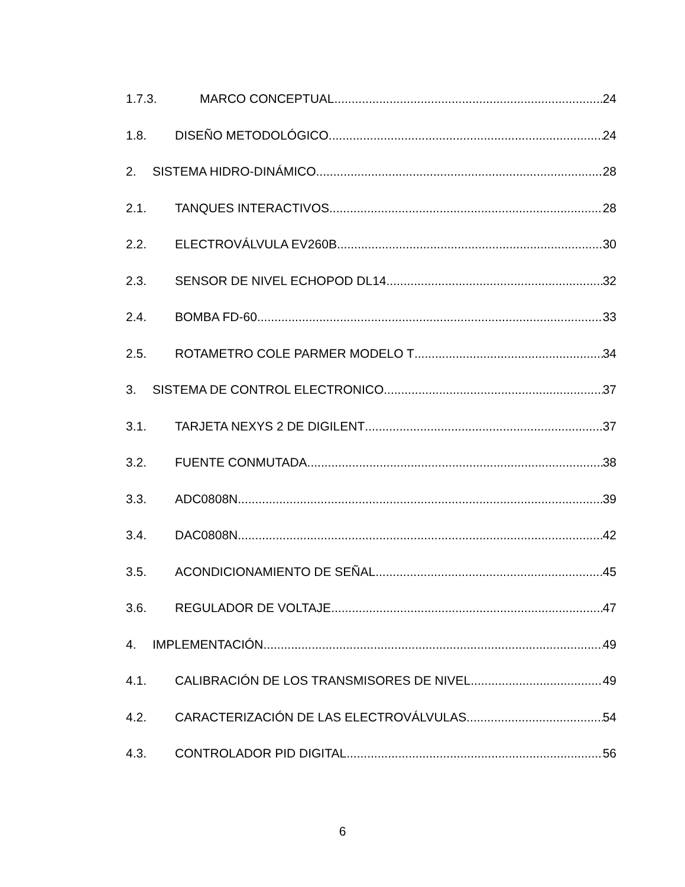1.7.3. MARCO CONCEPTUAL 24
1.8. DISEÑO METODOLÓGICO 24
2. SISTEMA HIDRO-DINÁMICO 28
2.1. TANQUES INTERACTIVOS 28
2.2. ELECTROVÁLVULA EV260B 30
2.3. SENSOR DE NIVEL ECHOPOD DL14 32
2.4. BOMBA FD-60 33
2.5. ROTAMETRO COLE PARMER MODELO T 34
3. SISTEMA DE CONTROL ELECTRONICO 37
3.1. TARJETA NEXYS 2 DE DIGILENT 37
3.2. FUENTE CONMUTADA 38
3.3. ADC0808N 39
3.4. DAC0808N 42
3.5. ACONDICIONAMIENTO DE SEÑAL 45
3.6. REGULADOR DE VOLTAJE 47
4. IMPLEMENTACIÓN 49
4.1. CALIBRACIÓN DE LOS TRANSMISORES DE NIVEL 49
4.2. CARACTERIZACIÓN DE LAS ELECTROVÁLVULAS 54
4.3. CONTROLADOR PID DIGITAL 56
6